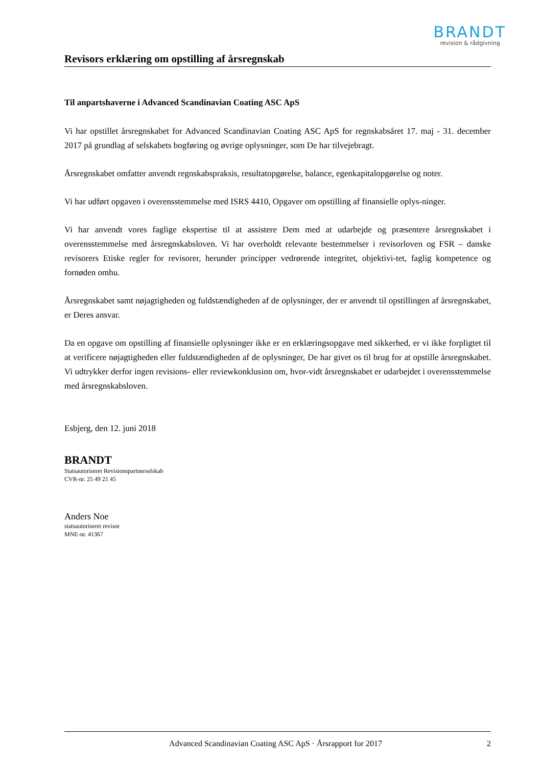BRANDT
revision & rådgivning
Revisors erklæring om opstilling af årsregnskab
Til anpartshaverne i Advanced Scandinavian Coating ASC ApS
Vi har opstillet årsregnskabet for Advanced Scandinavian Coating ASC ApS for regnskabsåret 17. maj - 31. december 2017 på grundlag af selskabets bogføring og øvrige oplysninger, som De har tilvejebragt.
Årsregnskabet omfatter anvendt regnskabspraksis, resultatopgørelse, balance, egenkapitalopgørelse og noter.
Vi har udført opgaven i overensstemmelse med ISRS 4410, Opgaver om opstilling af finansielle oplys-ninger.
Vi har anvendt vores faglige ekspertise til at assistere Dem med at udarbejde og præsentere årsregnskabet i overensstemmelse med årsregnskabsloven. Vi har overholdt relevante bestemmelser i revisorloven og FSR – danske revisorers Etiske regler for revisorer, herunder principper vedrørende integritet, objektivi-tet, faglig kompetence og fornøden omhu.
Årsregnskabet samt nøjagtigheden og fuldstændigheden af de oplysninger, der er anvendt til opstillingen af årsregnskabet, er Deres ansvar.
Da en opgave om opstilling af finansielle oplysninger ikke er en erklæringsopgave med sikkerhed, er vi ikke forpligtet til at verificere nøjagtigheden eller fuldstændigheden af de oplysninger, De har givet os til brug for at opstille årsregnskabet. Vi udtrykker derfor ingen revisions- eller reviewkonklusion om, hvor-vidt årsregnskabet er udarbejdet i overensstemmelse med årsregnskabsloven.
Esbjerg, den 12. juni 2018
BRANDT
Statsautoriseret Revisionspartnerselskab
CVR-nr. 25 49 21 45
Anders Noe
statsautoriseret revisor
MNE-nr. 41367
Advanced Scandinavian Coating ASC ApS · Årsrapport for 2017 2